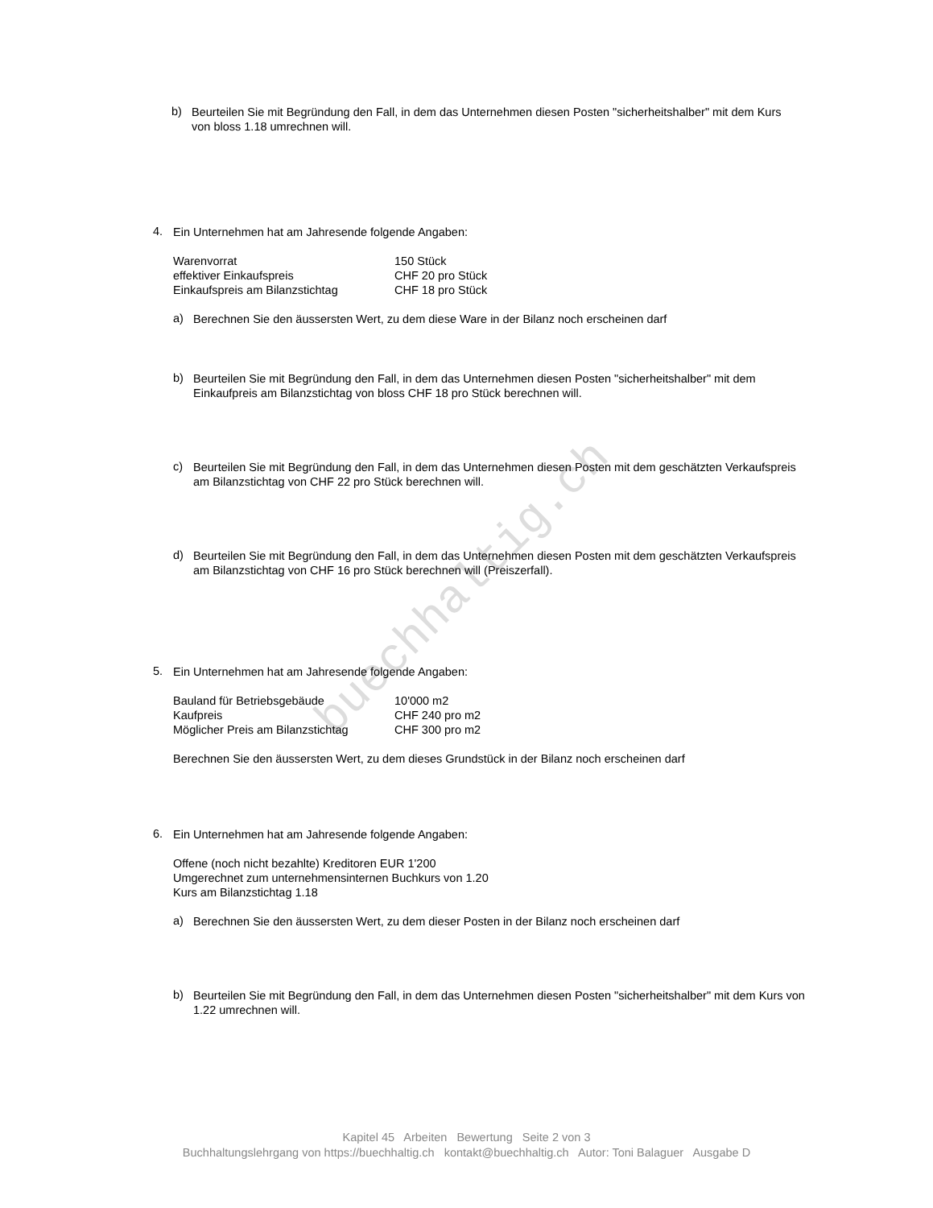buechhaltig.ch
b)
Beurteilen Sie mit Begründung den Fall, in dem das Unternehmen diesen Posten "sicherheitshalber" mit dem Kurs von bloss 1.18 umrechnen will.
4.
Ein Unternehmen hat am Jahresende folgende Angaben:
| Warenvorrat | 150 Stück |
| effektiver Einkaufspreis | CHF 20 pro Stück |
| Einkaufspreis am Bilanzstichtag | CHF 18 pro Stück |
a)
Berechnen Sie den äussersten Wert, zu dem diese Ware in der Bilanz noch erscheinen darf
b)
Beurteilen Sie mit Begründung den Fall, in dem das Unternehmen diesen Posten "sicherheitshalber" mit dem Einkaufpreis am Bilanzstichtag von bloss CHF 18 pro Stück berechnen will.
c)
Beurteilen Sie mit Begründung den Fall, in dem das Unternehmen diesen Posten mit dem geschätzten Verkaufspreis am Bilanzstichtag von CHF 22 pro Stück berechnen will.
d)
Beurteilen Sie mit Begründung den Fall, in dem das Unternehmen diesen Posten mit dem geschätzten Verkaufspreis am Bilanzstichtag von CHF 16 pro Stück berechnen will (Preiszerfall).
5.
Ein Unternehmen hat am Jahresende folgende Angaben:
| Bauland für Betriebsgebäude | 10'000 m2 |
| Kaufpreis | CHF 240 pro m2 |
| Möglicher Preis am Bilanzstichtag | CHF 300 pro m2 |
Berechnen Sie den äussersten Wert, zu dem dieses Grundstück in der Bilanz noch erscheinen darf
6.
Ein Unternehmen hat am Jahresende folgende Angaben:
Offene (noch nicht bezahlte) Kreditoren EUR 1'200
Umgerechnet zum unternehmensinternen Buchkurs von 1.20
Kurs am Bilanzstichtag 1.18
a)
Berechnen Sie den äussersten Wert, zu dem dieser Posten in der Bilanz noch erscheinen darf
b)
Beurteilen Sie mit Begründung den Fall, in dem das Unternehmen diesen Posten "sicherheitshalber" mit dem Kurs von 1.22 umrechnen will.
Kapitel 45 Arbeiten Bewertung Seite 2 von 3
Buchhaltungslehrgang von https://buechhaltig.ch kontakt@buechhaltig.ch Autor: Toni Balaguer Ausgabe D